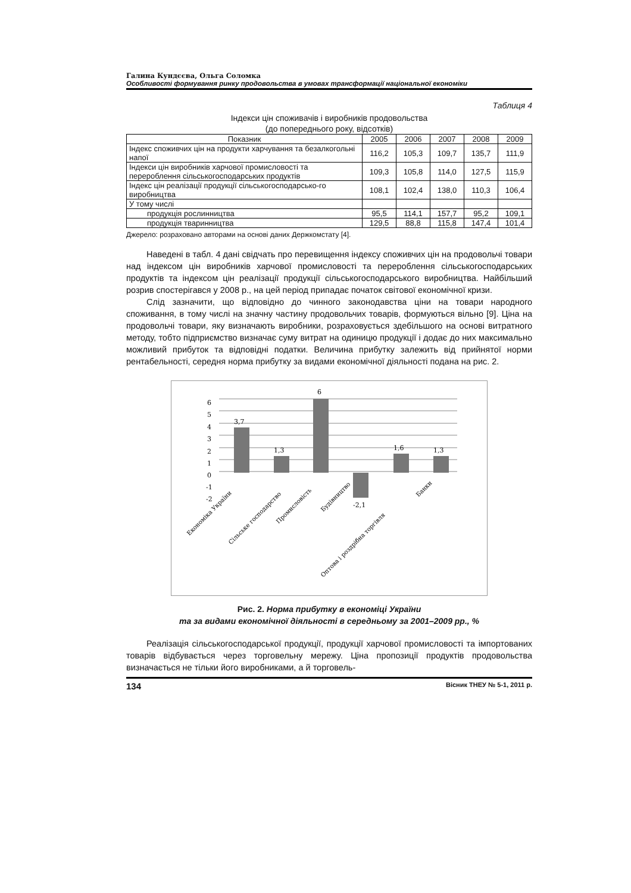Галина Кундєєва, Ольга Соломка
Особливості формування ринку продовольства в умовах трансформації національної економіки
Таблиця 4
Індекси цін споживачів і виробників продовольства
(до попереднього року, відсотків)
| Показник | 2005 | 2006 | 2007 | 2008 | 2009 |
| --- | --- | --- | --- | --- | --- |
| Індекс споживчих цін на продукти харчування та безалкогольні напої | 116,2 | 105,3 | 109,7 | 135,7 | 111,9 |
| Індекси цін виробників харчової промисловості та перероблення сільськогосподарських продуктів | 109,3 | 105,8 | 114,0 | 127,5 | 115,9 |
| Індекс цін реалізації продукції сільськогосподарсько-го виробництва | 108,1 | 102,4 | 138,0 | 110,3 | 106,4 |
| У тому числі | | | | | |
| продукція рослинництва | 95,5 | 114,1 | 157,7 | 95,2 | 109,1 |
| продукція тваринництва | 129,5 | 88,8 | 115,8 | 147,4 | 101,4 |
Джерело: розраховано авторами на основі даних Держкомстату [4].
Наведені в табл. 4 дані свідчать про перевищення індексу споживчих цін на продовольчі товари над індексом цін виробників харчової промисловості та перероблення сільськогосподарських продуктів та індексом цін реалізації продукції сільськогосподарського виробництва. Найбільший розрив спостерігався у 2008 р., на цей період припадає початок світової економічної кризи.
Слід зазначити, що відповідно до чинного законодавства ціни на товари народного споживання, в тому числі на значну частину продовольчих товарів, формуються вільно [9]. Ціна на продовольчі товари, яку визначають виробники, розраховується здебільшого на основі витратного методу, тобто підприємство визначає суму витрат на одиницю продукції і додає до них максимально можливий прибуток та відповідні податки. Величина прибутку залежить від прийнятої норми рентабельності, середня норма прибутку за видами економічної діяльності подана на рис. 2.
6
5
4
3
2
1
0
-1
-2
3,7
1,3
6
-2,1
1,6
1,3
Економіка України
Сільське господарство
Промисловість
Будівництво
Оптова і роздрібна торгівля
Банки
Рис. 2. Норма прибутку в економіці України
та за видами економічної діяльності в середньому за 2001–2009 рр., %
Реалізація сільськогосподарської продукції, продукції харчової промисловості та імпортованих товарів відбувається через торговельну мережу. Ціна пропозиції продуктів продовольства визначається не тільки його виробниками, а й торговель-
134 Вісник ТНЕУ № 5-1, 2011 р.